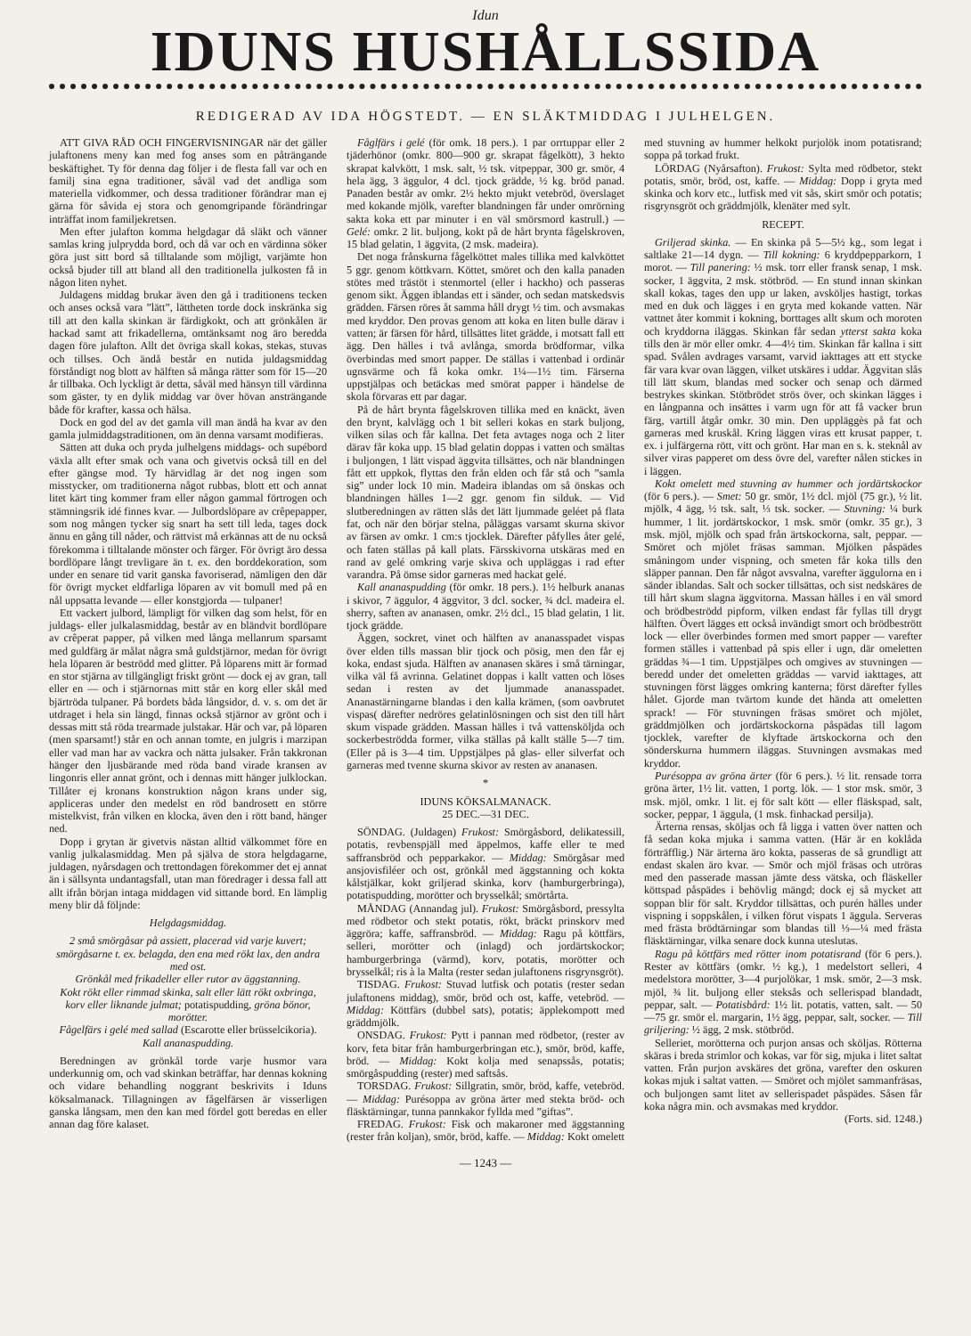Idun
IDUNS HUSHÅLLSSIDA
REDIGERAD AV IDA HÖGSTEDT. — EN SLÄKTMIDDAG I JULHELGEN.
ATT GIVA RÅD OCH FINGERVISNINGAR när det gäller julaftonens meny kan med fog anses som en påträngande beskäftighet. Ty för denna dag följer i de flesta fall var och en familj sina egna traditioner, såväl vad det andliga som materiella vidkommer, och dessa traditioner förändrar man ej gärna för såvida ej stora och genomgripande förändringar inträffat inom familjekretsen.
Men efter julafton komma helgdagar då släkt och vänner samlas kring julprydda bord, och då var och en värdinna söker göra just sitt bord så tilltalande som möjligt, varjämte hon också bjuder till att bland all den traditionella julkosten få in någon liten nyhet.
Juldagens middag brukar även den gå i traditionens tecken och anses också vara ”lätt”, lättheten torde dock inskränka sig till att den kalla skinkan är färdigkokt, och att grönkålen är hackad samt att frikadellerna, omtänksamt nog äro beredda dagen före julafton. Allt det övriga skall kokas, stekas, stuvas och tillses. Och ändå består en nutida juldagsmiddag förståndigt nog blott av hälften så många rätter som för 15—20 år tillbaka. Och lyckligt är detta, såväl med hänsyn till värdinna som gäster, ty en dylik middag var över hövan ansträngande både för krafter, kassa och hälsa.
Dock en god del av det gamla vill man ändå ha kvar av den gamla julmiddagstraditionen, om än denna varsamt modifieras.
Sätten att duka och pryda julhelgens middags- och supébord växla allt efter smak och vana och givetvis också till en del efter gängse mod. Ty härvidlag är det nog ingen som misstycker, om traditionerna något rubbas, blott ett och annat litet kärt ting kommer fram eller någon gammal förtrogen och stämningsrik idé finnes kvar. — Julbordslöpare av crêpepapper, som nog mången tycker sig snart ha sett till leda, tages dock ännu en gång till nåder, och rättvist må erkännas att de nu också förekomma i tilltalande mönster och färger. För övrigt äro dessa bordlöpare långt trevligare än t. ex. den borddekoration, som under en senare tid varit ganska favoriserad, nämligen den där för övrigt mycket eldfarliga löparen av vit bomull med på en nål uppsatta levande — eller konstgjorda — tulpaner!
Ett vackert julbord, lämpligt för vilken dag som helst, för en juldags- eller julkalasmiddag, består av en bländvit bordlöpare av crêperat papper, på vilken med långa mellanrum sparsamt med guldfärg är målat några små guldstjärnor, medan för övrigt hela löparen är beströdd med glitter. På löparens mitt är formad en stor stjärna av tillgängligt friskt grönt — dock ej av gran, tall eller en — och i stjärnornas mitt står en korg eller skål med bjärtröda tulpaner. På bordets båda långsidor, d. v. s. om det är utdraget i hela sin längd, finnas också stjärnor av grönt och i dessas mitt stå röda trearmade julstakar. Här och var, på löparen (men sparsamt!) står en och annan tomte, en julgris i marzipan eller vad man har av vackra och nätta julsaker. Från takkronan hänger den ljusbärande med röda band virade kransen av lingonris eller annat grönt, och i dennas mitt hänger julklockan. Tillåter ej kronans konstruktion någon krans under sig, appliceras under den medelst en röd bandrosett en större mistelkvist, från vilken en klocka, även den i rött band, hänger ned.
Dopp i grytan är givetvis nästan alltid välkommet före en vanlig julkalasmiddag. Men på själva de stora helgdagarne, juldagen, nyårsdagen och trettondagen förekommer det ej annat än i sällsynta undantagsfall, utan man föredrager i dessa fall att allt ifrån början intaga middagen vid sittande bord. En lämplig meny blir då följnde:
Helgdagsmiddag.
2 små smörgåsar på assiett, placerad vid varje kuvert; smörgåsarne t. ex. belagda, den ena med rökt lax, den andra med ost.
Grönkål med frikadeller eller rutor av äggstanning.
Kokt rökt eller rimmad skinka, salt eller lätt rökt oxbringa, korv eller liknande julmat; potatispudding, gröna bönor, morötter.
Fågelfärs i gelé med sallad (Escarotte eller brüsselcikoria).
Kall ananaspudding.
Beredningen av grönkål torde varje husmor vara underkunnig om, och vad skinkan beträffar, har dennas kokning och vidare behandling noggrant beskrivits i Iduns köksalmanack. Tillagningen av fågelfärsen är visserligen ganska långsam, men den kan med fördel gott beredas en eller annan dag före kalaset.
Fåglfärs i gelé (för omk. 18 pers.). 1 par orrtuppar eller 2 tjäderhönor (omkr. 800—900 gr. skrapat fågelkött), 3 hekto skrapat kalvkött, 1 msk. salt, ½ tsk. vitpeppar, 300 gr. smör, 4 hela ägg, 3 äggulor, 4 dcl. tjock grädde, ½ kg. bröd panad. Panaden består av omkr. 2½ hekto mjukt vetebröd, överslaget med kokande mjölk, varefter blandningen får under omrörning sakta koka ett par minuter i en väl smörsmord kastrull.) — Gelé: omkr. 2 lit. buljong, kokt på de hårt brynta fågelskroven, 15 blad gelatin, 1 äggvita, (2 msk. madeira).
Det noga frånskurna fågelköttet males tillika med kalvköttet 5 ggr. genom köttkvarn. Köttet, smöret och den kalla panaden stötes med trästöt i stenmortel (eller i hackho) och passeras genom sikt. Äggen iblandas ett i sänder, och sedan matskedsvis grädden. Färsen röres åt samma håll drygt ½ tim. och avsmakas med kryddor. Den provas genom att koka en liten bulle därav i vatten; är färsen för hård, tillsättes litet grädde, i motsatt fall ett ägg. Den hälles i två avlånga, smorda brödformar, vilka överbindas med smort papper. De ställas i vattenbad i ordinär ugnsvärme och få koka omkr. 1¼—1½ tim. Färserna uppstjälpas och betäckas med smörat papper i händelse de skola förvaras ett par dagar.
På de hårt brynta fågelskroven tillika med en knäckt, även den brynt, kalvlägg och 1 bit selleri kokas en stark buljong, vilken silas och får kallna. Det feta avtages noga och 2 liter därav får koka upp. 15 blad gelatin doppas i vatten och smältas i buljongen, 1 lätt vispad äggvita tillsättes, och när blandningen fått ett uppkok, flyttas den från elden och får stå och ”samla sig” under lock 10 min. Madeira iblandas om så önskas och blandningen hälles 1—2 ggr. genom fin silduk. — Vid slutberedningen av rätten slås det lätt ljummade geléet på flata fat, och när den börjar stelna, påläggas varsamt skurna skivor av färsen av omkr. 1 cm:s tjocklek. Därefter påfylles åter gelé, och faten ställas på kall plats. Färsskivorna utskäras med en rand av gelé omkring varje skiva och uppläggas i rad efter varandra. På ömse sidor garneras med hackat gelé.
Kall ananaspudding (för omkr. 18 pers.). 1½ helburk ananas i skivor, 7 äggulor, 4 äggvitor, 3 dcl. socker, ¾ dcl. madeira el. sherry, saften av ananasen, omkr. 2½ dcl., 15 blad gelatin, 1 lit. tjock grädde.
Äggen, sockret, vinet och hälften av ananasspadet vispas över elden tills massan blir tjock och pösig, men den får ej koka, endast sjuda. Hälften av ananasen skäres i små tärningar, vilka väl få avrinna. Gelatinet doppas i kallt vatten och löses sedan i resten av det ljummade ananasspadet. Ananastärningarne blandas i den kalla krämen, (som oavbrutet vispas( därefter nedröres gelatinlösningen och sist den till hårt skum vispade grädden. Massan hälles i två vattensköljda och sockerbeströdda former, vilka ställas på kallt ställe 5—7 tim. (Eller på is 3—4 tim. Uppstjälpes på glas- eller silverfat och garneras med tvenne skurna skivor av resten av ananasen.
*
IDUNS KÖKSALMANACK.
25 DEC.—31 DEC.
SÖNDAG. (Juldagen) Frukost: Smörgåsbord, delikatessill, potatis, revbenspjäll med äppelmos, kaffe eller te med saffransbröd och pepparkakor. — Middag: Smörgåsar med ansjovisfiléer och ost, grönkål med äggstanning och kokta kålstjälkar, kokt griljerad skinka, korv (hamburgerbringa), potatispudding, morötter och brysselkål; smörtårta.
MÅNDAG (Annandag jul). Frukost: Smörgåsbord, pressylta med rödbetor och stekt potatis, rökt, bräckt prinskorv med äggröra; kaffe, saffransbröd. — Middag: Ragu på köttfärs, selleri, morötter och (inlagd) och jordärtskockor; hamburgerbringa (värmd), korv, potatis, morötter och brysselkål; ris à la Malta (rester sedan julaftonens risgrynsgröt).
TISDAG. Frukost: Stuvad lutfisk och potatis (rester sedan julaftonens middag), smör, bröd och ost, kaffe, vetebröd. — Middag: Köttfärs (dubbel sats), potatis; äpplekompott med gräddmjölk.
ONSDAG. Frukost: Pytt i pannan med rödbetor, (rester av korv, feta bitar från hamburgerbringan etc.), smör, bröd, kaffe, bröd. — Middag: Kokt kolja med senapssås, potatis; smörgåspudding (rester) med saftsås.
TORSDAG. Frukost: Sillgratin, smör, bröd, kaffe, vetebröd. — Middag: Purésoppa av gröna ärter med stekta bröd- och fläsktärningar, tunna pannkakor fyllda med ”giftas”.
FREDAG. Frukost: Fisk och makaroner med äggstanning (rester från koljan), smör, bröd, kaffe. — Middag: Kokt omelett med stuvning av hummer helkokt purjolök inom potatisrand; soppa på torkad frukt.
LÖRDAG (Nyårsafton). Frukost: Sylta med rödbetor, stekt potatis, smör, bröd, ost, kaffe. — Middag: Dopp i gryta med skinka och korv etc., lutfisk med vit sås, skirt smör och potatis; risgrynsgröt och gräddmjölk, klenäter med sylt.
RECEPT.
Griljerad skinka. — En skinka på 5—5½ kg., som legat i saltlake 21—14 dygn. — Till kokning: 6 kryddpepparkorn, 1 morot. — Till panering: ½ msk. torr eller fransk senap, 1 msk. socker, 1 äggvita, 2 msk. stötbröd. — En stund innan skinkan skall kokas, tages den upp ur laken, avsköljes hastigt, torkas med en duk och lägges i en gryta med kokande vatten. När vattnet åter kommit i kokning, borttages allt skum och moroten och kryddorna iläggas. Skinkan får sedan ytterst sakta koka tills den är mör eller omkr. 4—4½ tim. Skinkan får kallna i sitt spad. Svålen avdrages varsamt, varvid iakttages att ett stycke fär vara kvar ovan läggen, vilket utskäres i uddar. Äggvitan slås till lätt skum, blandas med socker och senap och därmed bestrykes skinkan. Stötbrödet strös över, och skinkan lägges i en långpanna och insättes i varm ugn för att få vacker brun färg, vartill åtgår omkr. 30 min. Den uppläggès på fat och garneras med kruskål. Kring läggen viras ett krusat papper, t. ex. i julfärgerna rött, vitt och grönt. Har man en s. k. steknål av silver viras papperet om dess övre del, varefter nålen stickes in i läggen.
Kokt omelett med stuvning av hummer och jordärtskockor (för 6 pers.). — Smet: 50 gr. smör, 1½ dcl. mjöl (75 gr.), ½ lit. mjölk, 4 ägg, ½ tsk. salt, ⅓ tsk. socker. — Stuvning: ¼ burk hummer, 1 lit. jordärtskockor, 1 msk. smör (omkr. 35 gr.), 3 msk. mjöl, mjölk och spad från ärtskockorna, salt, peppar. — Smöret och mjölet fräsas samman. Mjölken påspädes småningom under vispning, och smeten får koka tills den släpper pannan. Den får något avsvalna, varefter äggulorna en i sänder iblandas. Salt och socker tillsättas, och sist nedskäres de till hårt skum slagna äggvitorna. Massan hälles i en väl smord och brödbeströdd pipform, vilken endast får fyllas till drygt hälften. Övert lägges ett också invändigt smort och brödbestrött lock — eller överbindes formen med smort papper — varefter formen ställes i vattenbad på spis eller i ugn, där omeletten gräddas ¾—1 tim. Uppstjälpes och omgives av stuvningen — beredd under det omeletten gräddas — varvid iakttages, att stuvningen först lägges omkring kanterna; först därefter fylles hålet. Gjorde man tvärtom kunde det hända att omeletten sprack! — För stuvningen fräsas smöret och mjölet, gräddmjölken och jordärtskockorna påspädas till lagom tjocklek, varefter de klyftade ärtskockorna och den sönderskurna hummern iläggas. Stuvningen avsmakas med kryddor.
Purésoppa av gröna ärter (för 6 pers.). ½ lit. rensade torra gröna ärter, 1½ lit. vatten, 1 portg. lök. — 1 stor msk. smör, 3 msk. mjöl, omkr. 1 lit. ej för salt kött — eller fläskspad, salt, socker, peppar, 1 äggula, (1 msk. finhackad persilja).
Ärterna rensas, sköljas och få ligga i vatten över natten och få sedan koka mjuka i samma vatten. (Här är en koklåda förträfflig.) När ärterna äro kokta, passeras de så grundligt att endast skalen äro kvar. — Smör och mjöl fräsas och utröras med den passerade massan jämte dess vätska, och fläskeller köttspad påspädes i behövlig mängd; dock ej så mycket att soppan blir för salt. Kryddor tillsättas, och purén hälles under vispning i soppskålen, i vilken förut vispats 1 äggula. Serveras med frästa brödtärningar som blandas till ⅓—¼ med frästa fläsktärningar, vilka senare dock kunna uteslutas.
Ragu på köttfärs med rötter inom potatisrand (för 6 pers.). Rester av köttfärs (omkr. ½ kg.), 1 medelstort selleri, 4 medelstora morötter, 3—4 purjolökar, 1 msk. smör, 2—3 msk. mjöl, ¾ lit. buljong eller steksås och sellerispad blandadt, peppar, salt. — Potatisbård: 1½ lit. potatis, vatten, salt. — 50—75 gr. smör el. margarin, 1½ ägg, peppar, salt, socker. — Till griljering: ½ ägg, 2 msk. stötbröd.
Selleriet, morötterna och purjon ansas och sköljas. Rötterna skäras i breda strimlor och kokas, var för sig, mjuka i litet saltat vatten. Från purjon avskäres det gröna, varefter den oskuren kokas mjuk i saltat vatten. — Smöret och mjölet sammanfräsas, och buljongen samt litet av sellerispadet påspädes. Såsen får koka några min. och avsmakas med kryddor.
(Forts. sid. 1248.)
— 1243 —